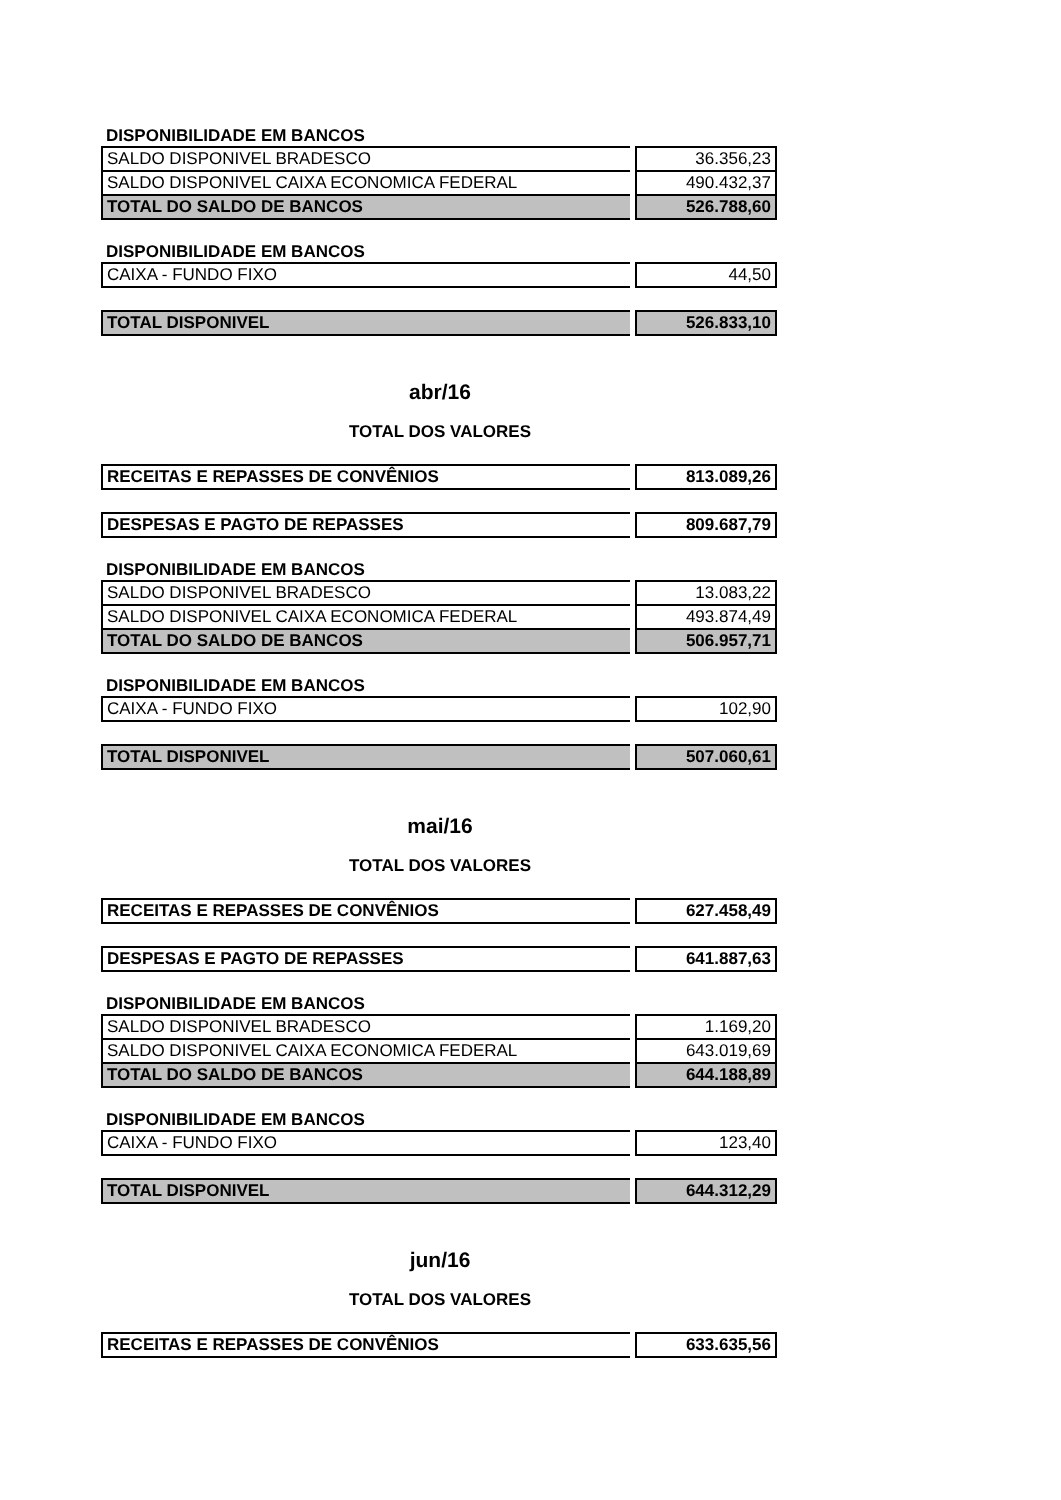DISPONIBILIDADE EM BANCOS
| SALDO DISPONIVEL BRADESCO | | 36.356,23 |
| SALDO DISPONIVEL CAIXA ECONOMICA FEDERAL | | 490.432,37 |
| TOTAL DO SALDO DE BANCOS | | 526.788,60 |
DISPONIBILIDADE EM BANCOS
| CAIXA - FUNDO FIXO | | 44,50 |
| TOTAL DISPONIVEL | | 526.833,10 |
abr/16
TOTAL DOS VALORES
| RECEITAS E REPASSES DE CONVÊNIOS | | 813.089,26 |
| DESPESAS E PAGTO DE REPASSES | | 809.687,79 |
DISPONIBILIDADE EM BANCOS
| SALDO DISPONIVEL BRADESCO | | 13.083,22 |
| SALDO DISPONIVEL CAIXA ECONOMICA FEDERAL | | 493.874,49 |
| TOTAL DO SALDO DE BANCOS | | 506.957,71 |
DISPONIBILIDADE EM BANCOS
| CAIXA - FUNDO FIXO | | 102,90 |
| TOTAL DISPONIVEL | | 507.060,61 |
mai/16
TOTAL DOS VALORES
| RECEITAS E REPASSES DE CONVÊNIOS | | 627.458,49 |
| DESPESAS E PAGTO DE REPASSES | | 641.887,63 |
DISPONIBILIDADE EM BANCOS
| SALDO DISPONIVEL BRADESCO | | 1.169,20 |
| SALDO DISPONIVEL CAIXA ECONOMICA FEDERAL | | 643.019,69 |
| TOTAL DO SALDO DE BANCOS | | 644.188,89 |
DISPONIBILIDADE EM BANCOS
| CAIXA - FUNDO FIXO | | 123,40 |
| TOTAL DISPONIVEL | | 644.312,29 |
jun/16
TOTAL DOS VALORES
| RECEITAS E REPASSES DE CONVÊNIOS | | 633.635,56 |